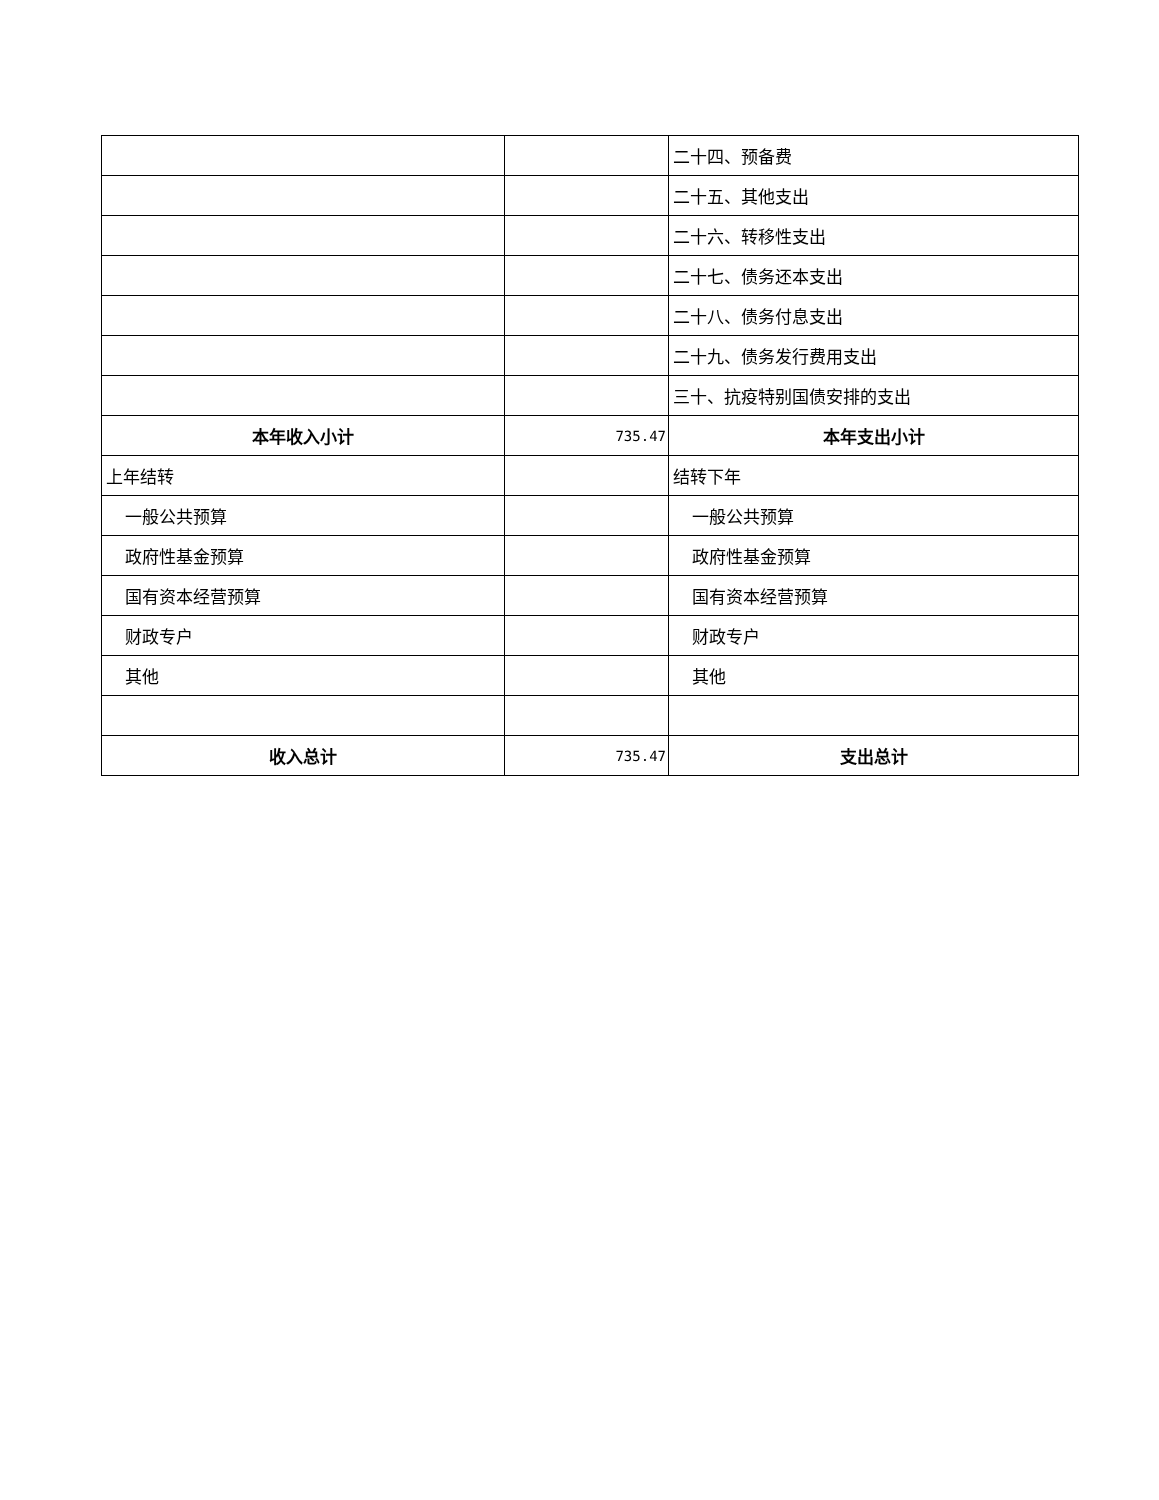| | | 二十四、预备费 |
| | | 二十五、其他支出 |
| | | 二十六、转移性支出 |
| | | 二十七、债务还本支出 |
| | | 二十八、债务付息支出 |
| | | 二十九、债务发行费用支出 |
| | | 三十、抗疫特别国债安排的支出 |
| 本年收入小计 | 735.47 | 本年支出小计 |
| 上年结转 | | 结转下年 |
| 一般公共预算 | | 一般公共预算 |
| 政府性基金预算 | | 政府性基金预算 |
| 国有资本经营预算 | | 国有资本经营预算 |
| 财政专户 | | 财政专户 |
| 其他 | | 其他 |
| 收入总计 | 735.47 | 支出总计 |